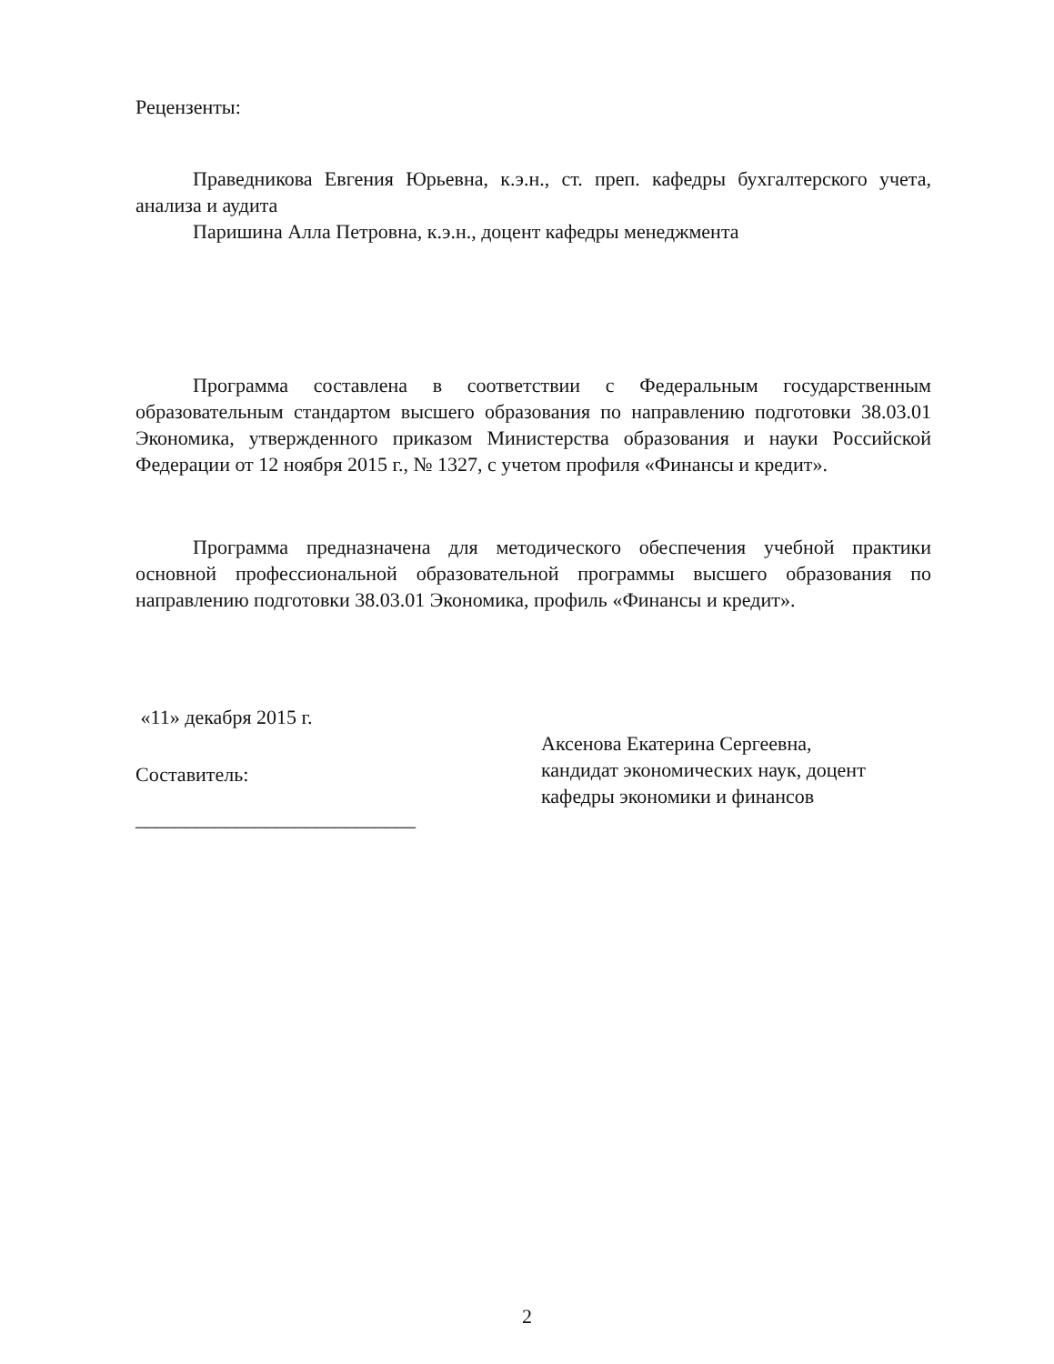Рецензенты:
Праведникова Евгения Юрьевна, к.э.н., ст. преп. кафедры бухгалтерского учета, анализа и аудита
Паришина Алла Петровна, к.э.н., доцент кафедры менеджмента
Программа составлена в соответствии с Федеральным государственным образовательным стандартом высшего образования по направлению подготовки 38.03.01 Экономика, утвержденного приказом Министерства образования и науки Российской Федерации от 12 ноября 2015 г., № 1327, с учетом профиля «Финансы и кредит».
Программа предназначена для методического обеспечения учебной практики основной профессиональной образовательной программы высшего образования по направлению подготовки 38.03.01 Экономика, профиль «Финансы и кредит».
«11» декабря 2015 г.
Составитель:
____________________________
Аксенова Екатерина Сергеевна,
кандидат экономических наук, доцент
кафедры экономики и финансов
2